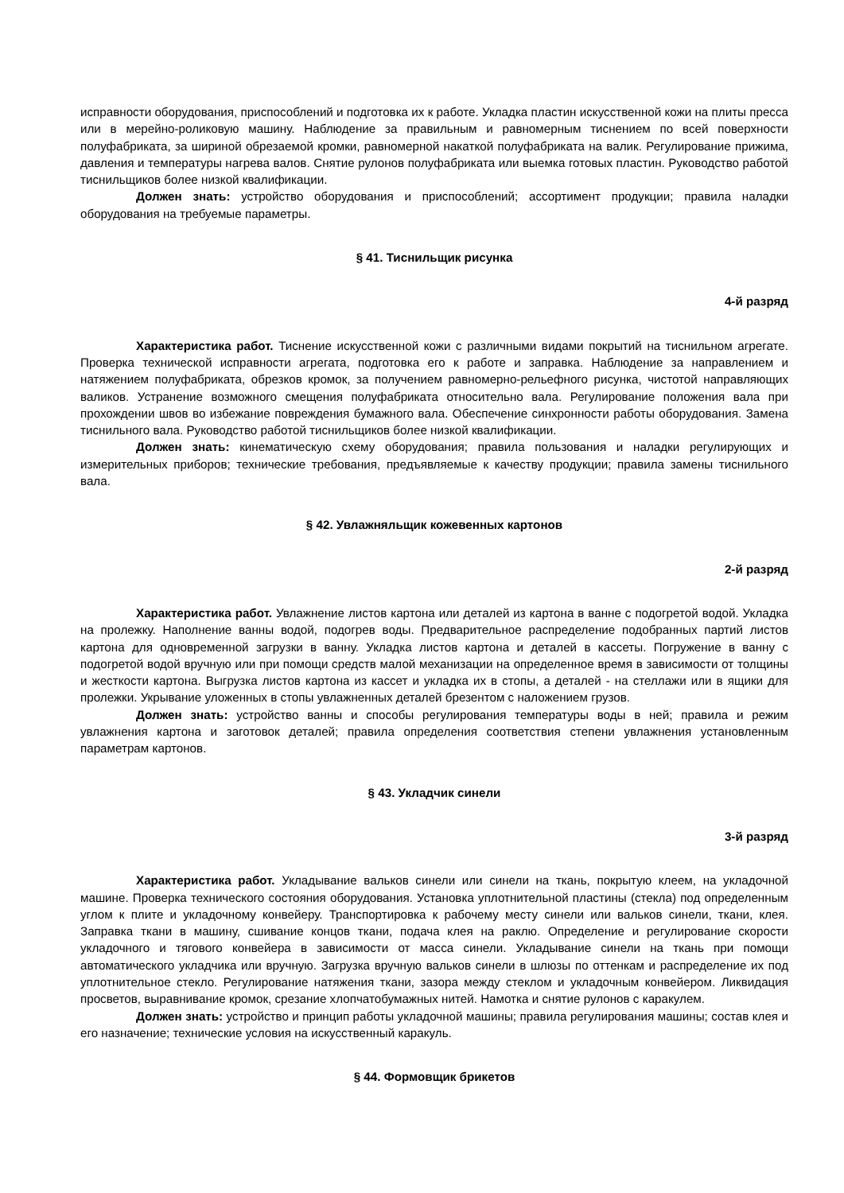исправности оборудования, приспособлений и подготовка их к работе. Укладка пластин искусственной кожи на плиты пресса или в мерейно-роликовую машину. Наблюдение за правильным и равномерным тиснением по всей поверхности полуфабриката, за шириной обрезаемой кромки, равномерной накаткой полуфабриката на валик. Регулирование прижима, давления и температуры нагрева валов. Снятие рулонов полуфабриката или выемка готовых пластин. Руководство работой тиснильщиков более низкой квалификации.
Должен знать: устройство оборудования и приспособлений; ассортимент продукции; правила наладки оборудования на требуемые параметры.
§ 41. Тиснильщик рисунка
4-й разряд
Характеристика работ. Тиснение искусственной кожи с различными видами покрытий на тиснильном агрегате. Проверка технической исправности агрегата, подготовка его к работе и заправка. Наблюдение за направлением и натяжением полуфабриката, обрезков кромок, за получением равномерно-рельефного рисунка, чистотой направляющих валиков. Устранение возможного смещения полуфабриката относительно вала. Регулирование положения вала при прохождении швов во избежание повреждения бумажного вала. Обеспечение синхронности работы оборудования. Замена тиснильного вала. Руководство работой тиснильщиков более низкой квалификации.
Должен знать: кинематическую схему оборудования; правила пользования и наладки регулирующих и измерительных приборов; технические требования, предъявляемые к качеству продукции; правила замены тиснильного вала.
§ 42. Увлажняльщик кожевенных картонов
2-й разряд
Характеристика работ. Увлажнение листов картона или деталей из картона в ванне с подогретой водой. Укладка на пролежку. Наполнение ванны водой, подогрев воды. Предварительное распределение подобранных партий листов картона для одновременной загрузки в ванну. Укладка листов картона и деталей в кассеты. Погружение в ванну с подогретой водой вручную или при помощи средств малой механизации на определенное время в зависимости от толщины и жесткости картона. Выгрузка листов картона из кассет и укладка их в стопы, а деталей - на стеллажи или в ящики для пролежки. Укрывание уложенных в стопы увлажненных деталей брезентом с наложением грузов.
Должен знать: устройство ванны и способы регулирования температуры воды в ней; правила и режим увлажнения картона и заготовок деталей; правила определения соответствия степени увлажнения установленным параметрам картонов.
§ 43. Укладчик синели
3-й разряд
Характеристика работ. Укладывание вальков синели или синели на ткань, покрытую клеем, на укладочной машине. Проверка технического состояния оборудования. Установка уплотнительной пластины (стекла) под определенным углом к плите и укладочному конвейеру. Транспортировка к рабочему месту синели или вальков синели, ткани, клея. Заправка ткани в машину, сшивание концов ткани, подача клея на раклю. Определение и регулирование скорости укладочного и тягового конвейера в зависимости от масса синели. Укладывание синели на ткань при помощи автоматического укладчика или вручную. Загрузка вручную вальков синели в шлюзы по оттенкам и распределение их под уплотнительное стекло. Регулирование натяжения ткани, зазора между стеклом и укладочным конвейером. Ликвидация просветов, выравнивание кромок, срезание хлопчатобумажных нитей. Намотка и снятие рулонов с каракулем.
Должен знать: устройство и принцип работы укладочной машины; правила регулирования машины; состав клея и его назначение; технические условия на искусственный каракуль.
§ 44. Формовщик брикетов